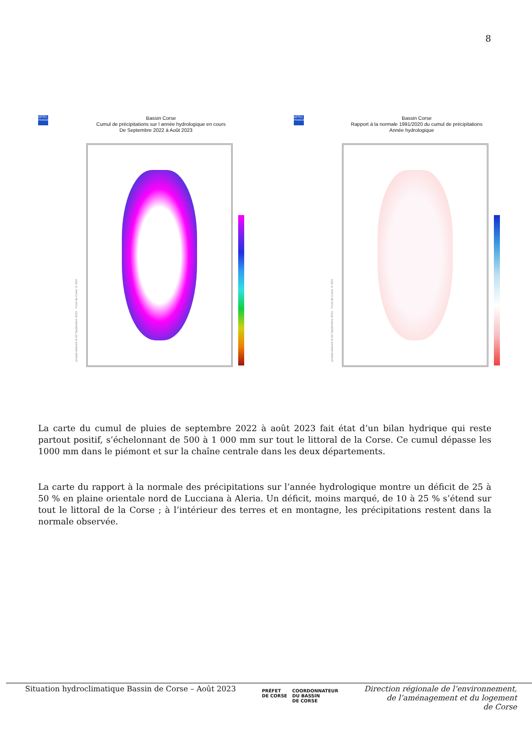8
MÉTÉO FRANCE
Bassin Corse
Cumul de précipitations sur l année hydrologique en cours
De Septembre 2022 à Août 2023
produit élaboré le 02 Septembre 2023 · Fond de Carte © IGN
MÉTÉO FRANCE
Bassin Corse
Rapport à la normale 1991/2020 du cumul de précipitations
Année hydrologique
produit élaboré le 02 Septembre 2023 · Fond de Carte © IGN
La carte du cumul de pluies de septembre 2022 à août 2023 fait état d’un bilan hydrique qui reste partout positif, s’échelonnant de 500 à 1 000 mm sur tout le littoral de la Corse. Ce cumul dépasse les 1000 mm dans le piémont et sur la chaîne centrale dans les deux départements.
La carte du rapport à la normale des précipitations sur l’année hydrologique montre un déficit de 25 à 50 % en plaine orientale nord de Lucciana à Aleria. Un déficit, moins marqué, de 10 à 25 % s’étend sur tout le littoral de la Corse ; à l’intérieur des terres et en montagne, les précipitations restent dans la normale observée.
Situation hydroclimatique Bassin de Corse – Août 2023
PRÉFET
DE CORSE
COORDONNATEUR
DU BASSIN
DE CORSE
Direction régionale de l’environnement,
de l’aménagement et du logement
de Corse